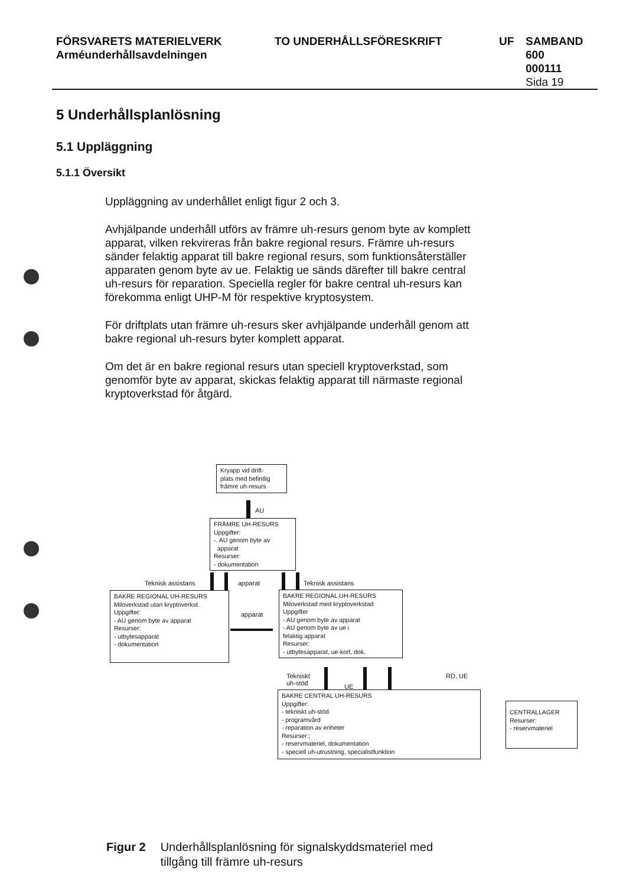FÖRSVARETS MATERIELVERK
Arméunderhållsavdelningen
TO UNDERHÅLLSFÖRESKRIFT UF SAMBAND
600
000111
Sida 19
5 Underhållsplanlösning
5.1 Uppläggning
5.1.1 Översikt
Uppläggning av underhållet enligt figur 2 och 3.
Avhjälpande underhåll utförs av främre uh-resurs genom byte av komplett apparat, vilken rekvireras från bakre regional resurs. Främre uh-resurs sänder felaktig apparat till bakre regional resurs, som funktionsåterställer apparaten genom byte av ue. Felaktig ue sänds därefter till bakre central uh-resurs för reparation. Speciella regler för bakre central uh-resurs kan förekomma enligt UHP-M för respektive kryptosystem.
För driftplats utan främre uh-resurs sker avhjälpande underhåll genom att bakre regional uh-resurs byter komplett apparat.
Om det är en bakre regional resurs utan speciell kryptoverkstad, som genomför byte av apparat, skickas felaktig apparat till närmaste regional kryptoverkstad för åtgärd.
Kryapp vid drift-
plats med befintlig
främre uh-resurs
AU
FRÄMRE UH-RESURS
Uppgifter:
-. AU genom byte av
apparat
Resurser:
- dokumentation
Teknisk assistans apparat Teknisk assistans
BAKRE REGIONAL UH-RESURS
Miloverkstad utan kryptoverkst.
Uppgifter:
- AU genom byte av apparat
Resurser:
- utbytesapparat
- dokumentation
apparat
BAKRE REGIONAL UH-RESURS
Miloverkstad med kryptoverkstad
Uppgifter
- AU genom byte av apparat
- AU genom byte av ue i
felaktig apparat
Resurser:
- utbytesapparat, ue-kort, dok.
Tekniskt
uh-stöd
UE
RD, UE
BAKRE CENTRAL UH-RESURS
Uppgifter:
- tekniskt uh-stöd
- programvård
- reparation av enheter
Resurser:;
- reservmateriel, dokumentation
- speciell uh-utrustning, specialistfunktion
CENTRALLAGER
Resurser:
- reservmateriel
Figur 2 Underhållsplanlösning för signalskyddsmateriel med
tillgång till främre uh-resurs